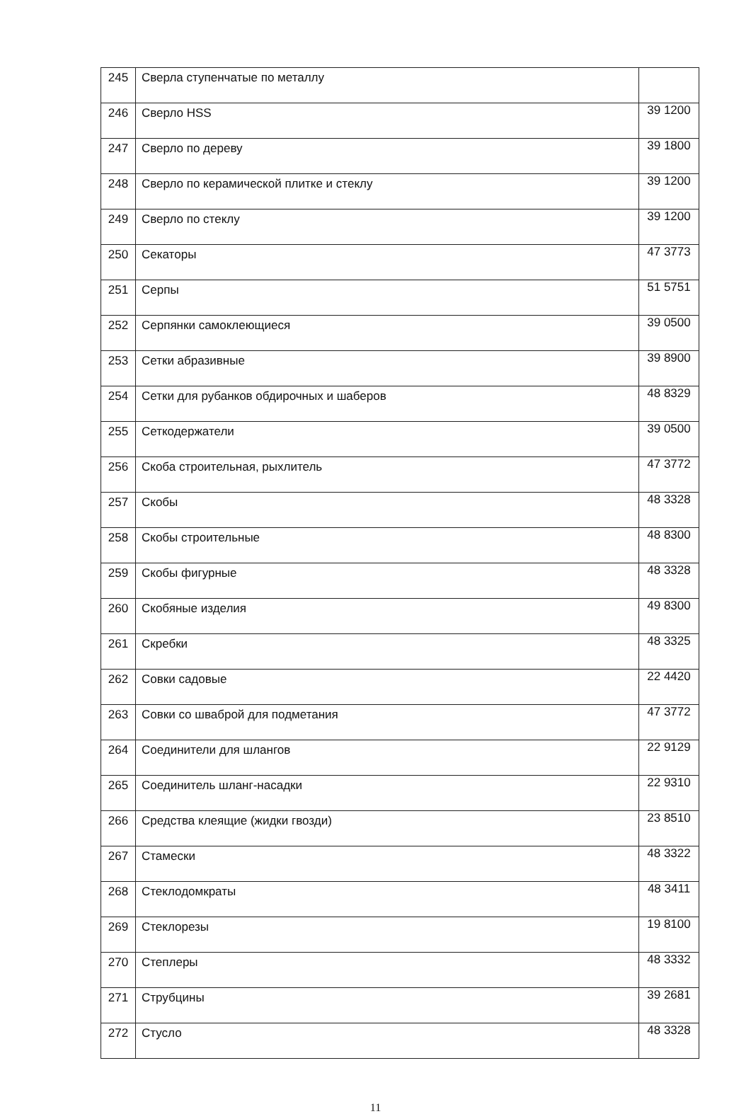| 245 | Сверла ступенчатые по металлу | |
| 246 | Сверло HSS | 39 1200 |
| 247 | Сверло по дереву | 39 1800 |
| 248 | Сверло по керамической плитке и стеклу | 39 1200 |
| 249 | Сверло по стеклу | 39 1200 |
| 250 | Секаторы | 47 3773 |
| 251 | Серпы | 51 5751 |
| 252 | Серпянки самоклеющиеся | 39 0500 |
| 253 | Сетки абразивные | 39 8900 |
| 254 | Сетки для рубанков обдирочных и шаберов | 48 8329 |
| 255 | Сеткодержатели | 39 0500 |
| 256 | Скоба строительная, рыхлитель | 47 3772 |
| 257 | Скобы | 48 3328 |
| 258 | Скобы строительные | 48 8300 |
| 259 | Скобы фигурные | 48 3328 |
| 260 | Скобяные изделия | 49 8300 |
| 261 | Скребки | 48 3325 |
| 262 | Совки садовые | 22 4420 |
| 263 | Совки со шваброй для подметания | 47 3772 |
| 264 | Соединители для шлангов | 22 9129 |
| 265 | Соединитель шланг-насадки | 22 9310 |
| 266 | Средства клеящие (жидки гвозди) | 23 8510 |
| 267 | Стамески | 48 3322 |
| 268 | Стеклодомкраты | 48 3411 |
| 269 | Стеклорезы | 19 8100 |
| 270 | Степлеры | 48 3332 |
| 271 | Струбцины | 39 2681 |
| 272 | Стусло | 48 3328 |
11